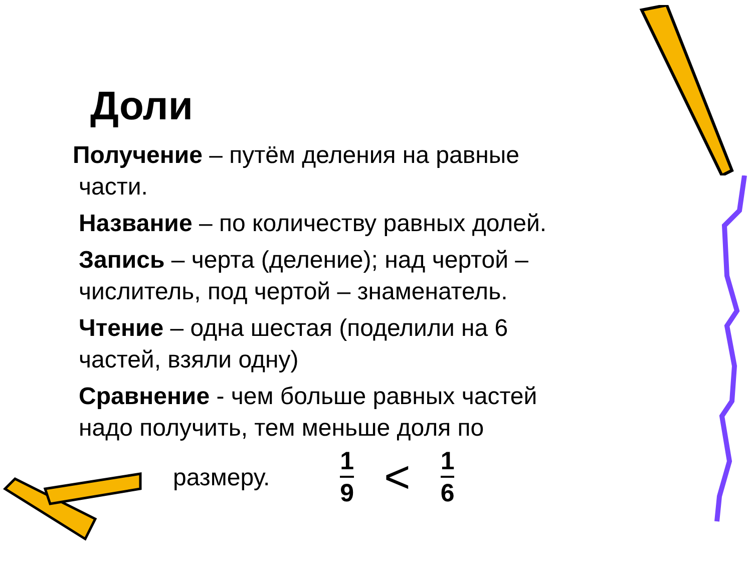Доли
Получение – путём деления на равные
части.
Название – по количеству равных долей.
Запись – черта (деление); над чертой –
числитель, под чертой – знаменатель.
Чтение – одна шестая (поделили на 6
частей, взяли одну)
Сравнение - чем больше равных частей
надо получить, тем меньше доля по
размеру. 1 9 < 1 6